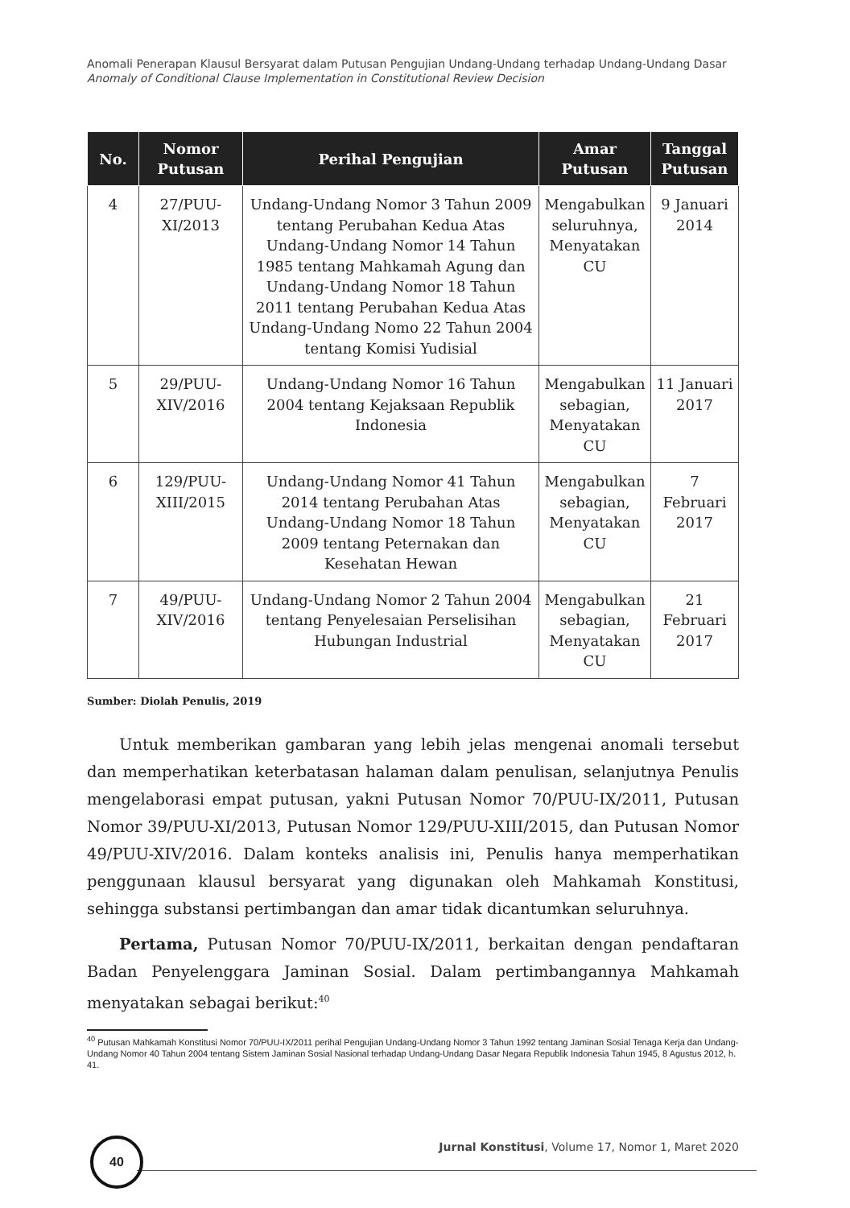Anomali Penerapan Klausul Bersyarat dalam Putusan Pengujian Undang-Undang terhadap Undang-Undang Dasar
Anomaly of Conditional Clause Implementation in Constitutional Review Decision
| No. | Nomor Putusan | Perihal Pengujian | Amar Putusan | Tanggal Putusan |
| --- | --- | --- | --- | --- |
| 4 | 27/PUU-XI/2013 | Undang-Undang Nomor 3 Tahun 2009 tentang Perubahan Kedua Atas Undang-Undang Nomor 14 Tahun 1985 tentang Mahkamah Agung dan Undang-Undang Nomor 18 Tahun 2011 tentang Perubahan Kedua Atas Undang-Undang Nomo 22 Tahun 2004 tentang Komisi Yudisial | Mengabulkan seluruhnya, Menyatakan CU | 9 Januari 2014 |
| 5 | 29/PUU-XIV/2016 | Undang-Undang Nomor 16 Tahun 2004 tentang Kejaksaan Republik Indonesia | Mengabulkan sebagian, Menyatakan CU | 11 Januari 2017 |
| 6 | 129/PUU-XIII/2015 | Undang-Undang Nomor 41 Tahun 2014 tentang Perubahan Atas Undang-Undang Nomor 18 Tahun 2009 tentang Peternakan dan Kesehatan Hewan | Mengabulkan sebagian, Menyatakan CU | 7 Februari 2017 |
| 7 | 49/PUU-XIV/2016 | Undang-Undang Nomor 2 Tahun 2004 tentang Penyelesaian Perselisihan Hubungan Industrial | Mengabulkan sebagian, Menyatakan CU | 21 Februari 2017 |
Sumber: Diolah Penulis, 2019
Untuk memberikan gambaran yang lebih jelas mengenai anomali tersebut dan memperhatikan keterbatasan halaman dalam penulisan, selanjutnya Penulis mengelaborasi empat putusan, yakni Putusan Nomor 70/PUU-IX/2011, Putusan Nomor 39/PUU-XI/2013, Putusan Nomor 129/PUU-XIII/2015, dan Putusan Nomor 49/PUU-XIV/2016. Dalam konteks analisis ini, Penulis hanya memperhatikan penggunaan klausul bersyarat yang digunakan oleh Mahkamah Konstitusi, sehingga substansi pertimbangan dan amar tidak dicantumkan seluruhnya.
Pertama, Putusan Nomor 70/PUU-IX/2011, berkaitan dengan pendaftaran Badan Penyelenggara Jaminan Sosial. Dalam pertimbangannya Mahkamah menyatakan sebagai berikut:<sup>40</sup>
<sup>40</sup> Putusan Mahkamah Konstitusi Nomor 70/PUU-IX/2011 perihal Pengujian Undang-Undang Nomor 3 Tahun 1992 tentang Jaminan Sosial Tenaga Kerja dan Undang-Undang Nomor 40 Tahun 2004 tentang Sistem Jaminan Sosial Nasional terhadap Undang-Undang Dasar Negara Republik Indonesia Tahun 1945, 8 Agustus 2012, h. 41.
40
Jurnal Konstitusi, Volume 17, Nomor 1, Maret 2020